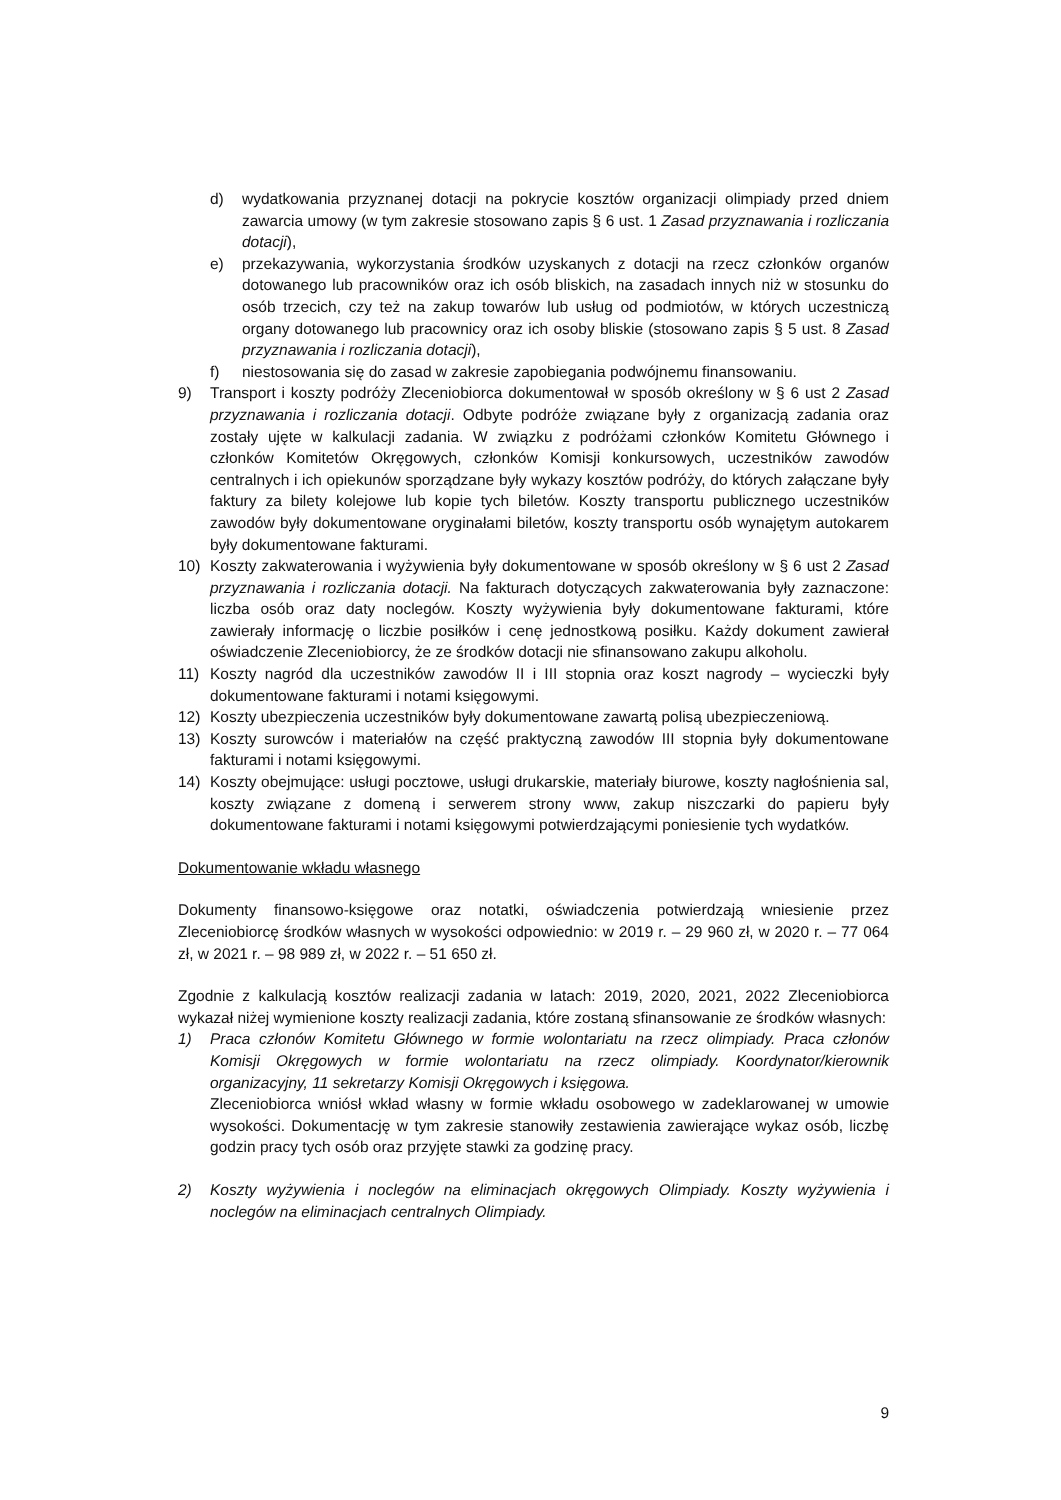d) wydatkowania przyznanej dotacji na pokrycie kosztów organizacji olimpiady przed dniem zawarcia umowy (w tym zakresie stosowano zapis § 6 ust. 1 Zasad przyznawania i rozliczania dotacji),
e) przekazywania, wykorzystania środków uzyskanych z dotacji na rzecz członków organów dotowanego lub pracowników oraz ich osób bliskich, na zasadach innych niż w stosunku do osób trzecich, czy też na zakup towarów lub usług od podmiotów, w których uczestniczą organy dotowanego lub pracownicy oraz ich osoby bliskie (stosowano zapis § 5 ust. 8 Zasad przyznawania i rozliczania dotacji),
f) niestosowania się do zasad w zakresie zapobiegania podwójnemu finansowaniu.
9) Transport i koszty podróży Zleceniobiorca dokumentował w sposób określony w § 6 ust 2 Zasad przyznawania i rozliczania dotacji. Odbyte podróże związane były z organizacją zadania oraz zostały ujęte w kalkulacji zadania. W związku z podróżami członków Komitetu Głównego i członków Komitetów Okręgowych, członków Komisji konkursowych, uczestników zawodów centralnych i ich opiekunów sporządzane były wykazy kosztów podróży, do których załączane były faktury za bilety kolejowe lub kopie tych biletów. Koszty transportu publicznego uczestników zawodów były dokumentowane oryginałami biletów, koszty transportu osób wynajętym autokarem były dokumentowane fakturami.
10) Koszty zakwaterowania i wyżywienia były dokumentowane w sposób określony w § 6 ust 2 Zasad przyznawania i rozliczania dotacji. Na fakturach dotyczących zakwaterowania były zaznaczone: liczba osób oraz daty noclegów. Koszty wyżywienia były dokumentowane fakturami, które zawierały informację o liczbie posiłków i cenę jednostkową posiłku. Każdy dokument zawierał oświadczenie Zleceniobiorcy, że ze środków dotacji nie sfinansowano zakupu alkoholu.
11) Koszty nagród dla uczestników zawodów II i III stopnia oraz koszt nagrody – wycieczki były dokumentowane fakturami i notami księgowymi.
12) Koszty ubezpieczenia uczestników były dokumentowane zawartą polisą ubezpieczeniową.
13) Koszty surowców i materiałów na część praktyczną zawodów III stopnia były dokumentowane fakturami i notami księgowymi.
14) Koszty obejmujące: usługi pocztowe, usługi drukarskie, materiały biurowe, koszty nagłośnienia sal, koszty związane z domeną i serwerem strony www, zakup niszczarki do papieru były dokumentowane fakturami i notami księgowymi potwierdzającymi poniesienie tych wydatków.
Dokumentowanie wkładu własnego
Dokumenty finansowo-księgowe oraz notatki, oświadczenia potwierdzają wniesienie przez Zleceniobiorcę środków własnych w wysokości odpowiednio: w 2019 r. – 29 960 zł, w 2020 r. – 77 064 zł, w 2021 r. – 98 989 zł, w 2022 r. – 51 650 zł.
Zgodnie z kalkulacją kosztów realizacji zadania w latach: 2019, 2020, 2021, 2022 Zleceniobiorca wykazał niżej wymienione koszty realizacji zadania, które zostaną sfinansowanie ze środków własnych:
1) Praca członów Komitetu Głównego w formie wolontariatu na rzecz olimpiady. Praca członów Komisji Okręgowych w formie wolontariatu na rzecz olimpiady. Koordynator/kierownik organizacyjny, 11 sekretarzy Komisji Okręgowych i księgowa.
Zleceniobiorca wniósł wkład własny w formie wkładu osobowego w zadeklarowanej w umowie wysokości. Dokumentację w tym zakresie stanowiły zestawienia zawierające wykaz osób, liczbę godzin pracy tych osób oraz przyjęte stawki za godzinę pracy.
2) Koszty wyżywienia i noclegów na eliminacjach okręgowych Olimpiady. Koszty wyżywienia i noclegów na eliminacjach centralnych Olimpiady.
9